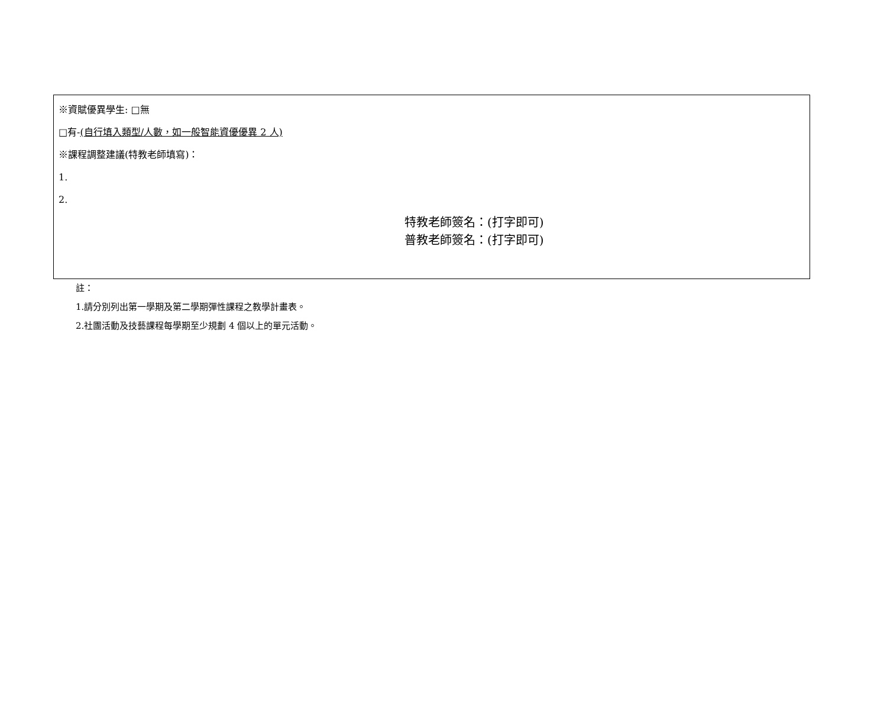※資賦優異學生: □無
□有-(自行填入類型/人數，如一般智能資優優異 2 人)
※課程調整建議(特教老師填寫)：
1.
2.
特教老師簽名：(打字即可)
普教老師簽名：(打字即可)
註：
1.請分別列出第一學期及第二學期彈性課程之教學計畫表。
2.社團活動及技藝課程每學期至少規劃 4 個以上的單元活動。